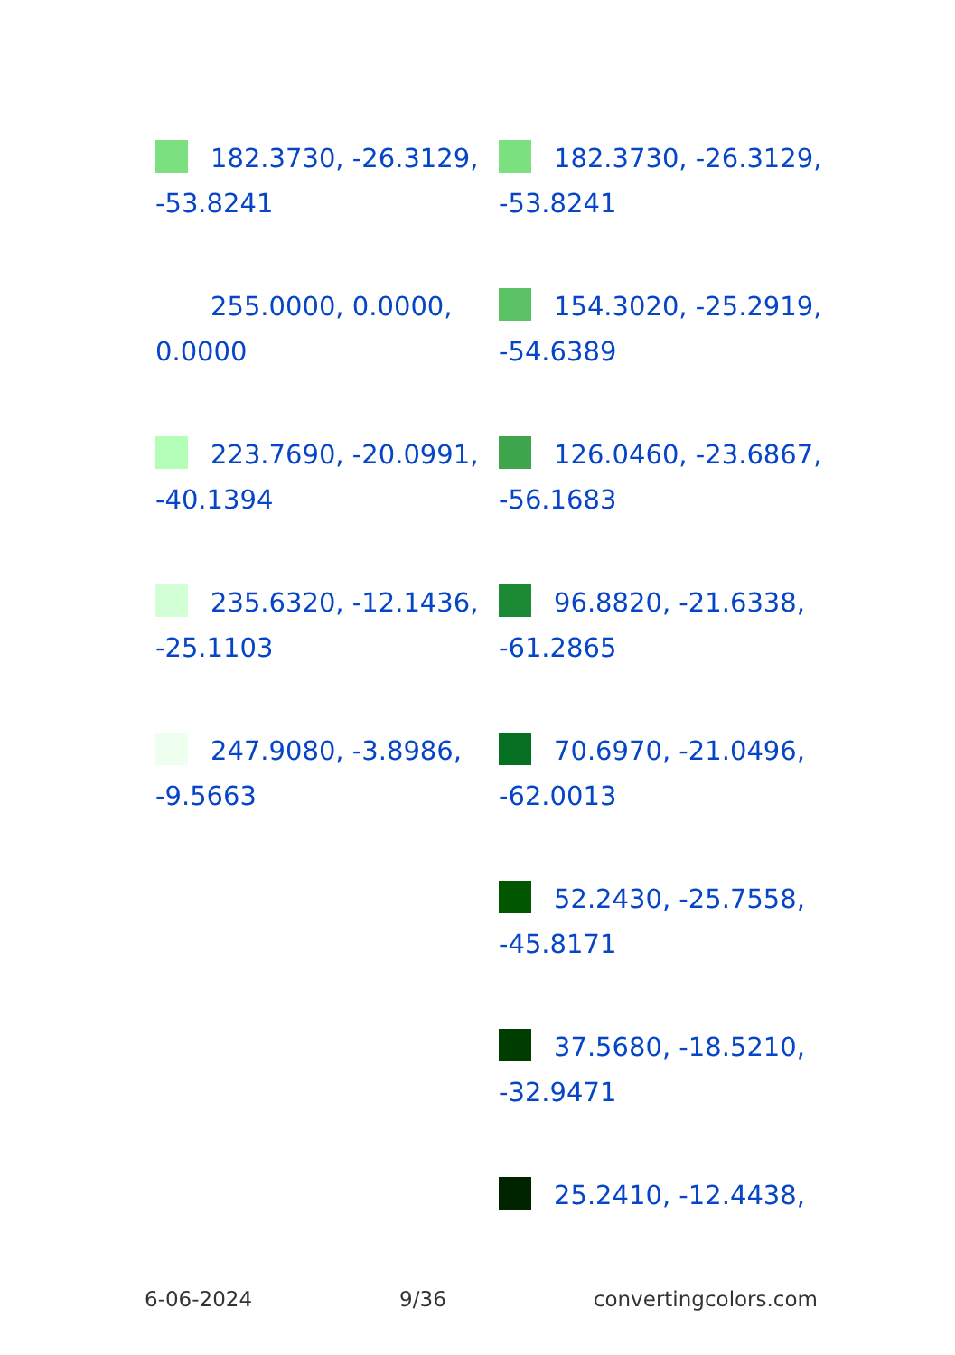182.3730, -26.3129, -53.8241
255.0000, 0.0000, 0.0000
223.7690, -20.0991, -40.1394
235.6320, -12.1436, -25.1103
247.9080, -3.8986, -9.5663
182.3730, -26.3129, -53.8241
154.3020, -25.2919, -54.6389
126.0460, -23.6867, -56.1683
96.8820, -21.6338, -61.2865
70.6970, -21.0496, -62.0013
52.2430, -25.7558, -45.8171
37.5680, -18.5210, -32.9471
25.2410, -12.4438,
6-06-2024 9/36 convertingcolors.com